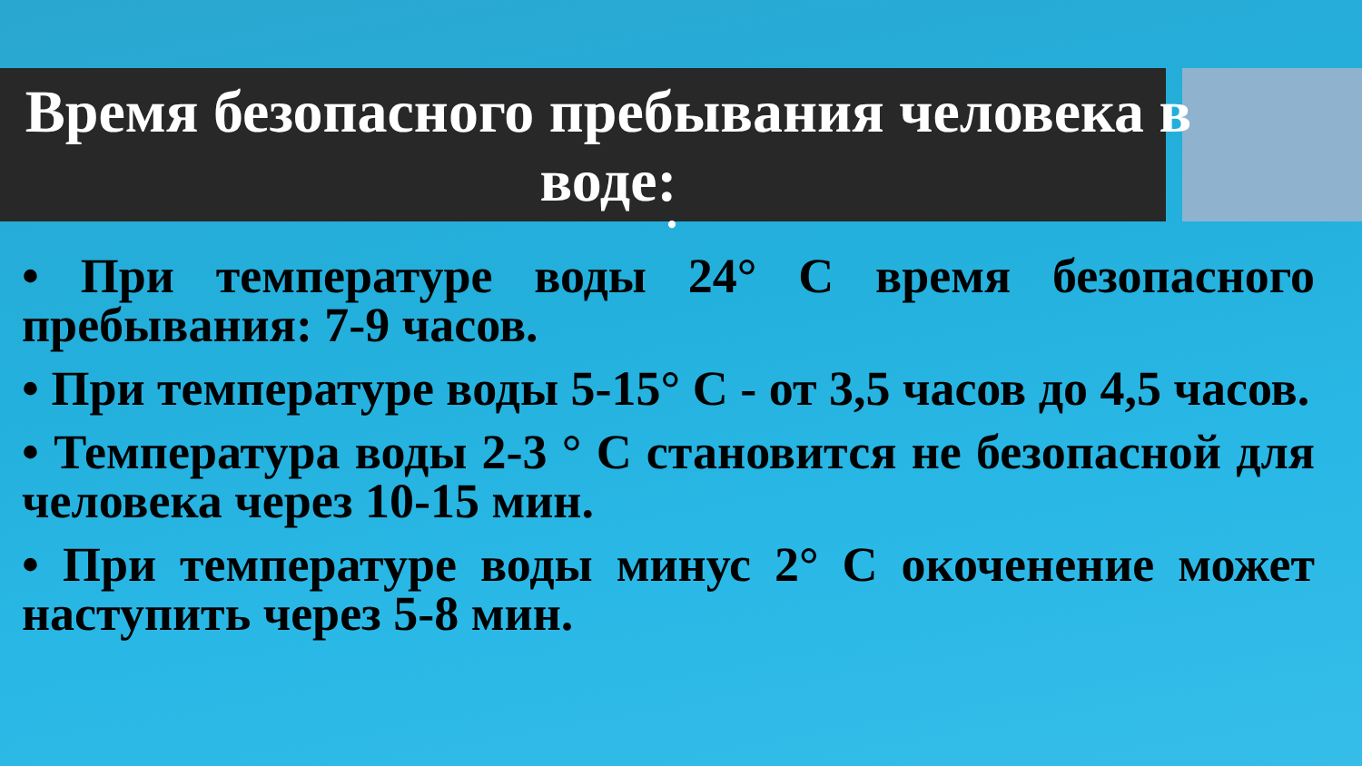Время безопасного пребывания человека в воде:
•
• При температуре воды 24° С время безопасного пребывания: 7-9 часов.
• При температуре воды 5-15° С - от 3,5 часов до 4,5 часов.
• Температура воды 2-3 ° С становится не безопасной для человека через 10-15 мин.
• При температуре воды минус 2° С окоченение может наступить через 5-8 мин.